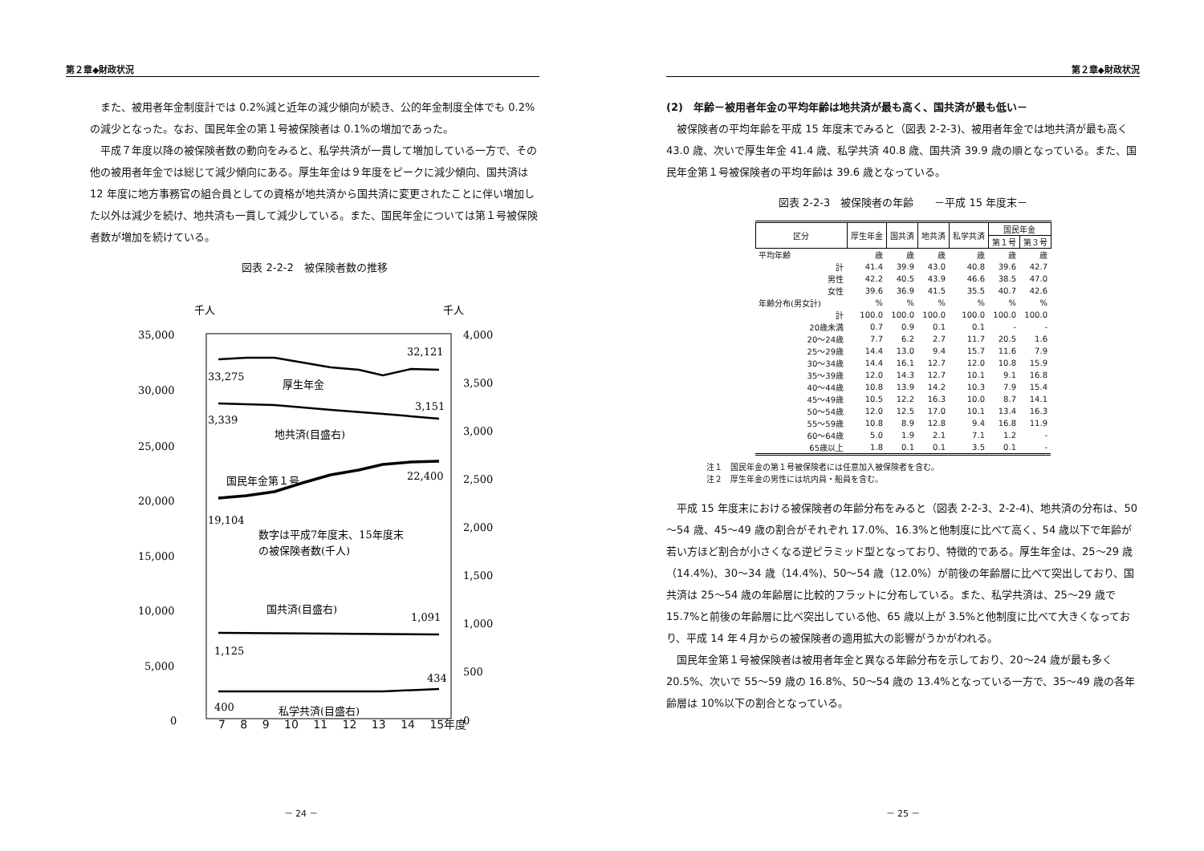第２章◆財政状況
また、被用者年金制度計では 0.2%減と近年の減少傾向が続き、公的年金制度全体でも 0.2%の減少となった。なお、国民年金の第１号被保険者は 0.1%の増加であった。
平成７年度以降の被保険者数の動向をみると、私学共済が一貫して増加している一方で、その他の被用者年金では総じて減少傾向にある。厚生年金は９年度をピークに減少傾向、国共済は 12 年度に地方事務官の組合員としての資格が地共済から国共済に変更されたことに伴い増加した以外は減少を続け、地共済も一貫して減少している。また、国民年金については第１号被保険者数が増加を続けている。
図表 2-2-2　被保険者数の推移
千人
千人
35,000
30,000
25,000
20,000
15,000
10,000
5,000
0
4,000
3,500
3,000
2,500
2,000
1,500
1,000
500
0
33,275
32,121
厚生年金
3,339
3,151
地共済(目盛右)
22,400
国民年金第１号
19,104
数字は平成7年度末、15年度末
の被保険者数(千人)
国共済(目盛右)
1,091
1,125
434
400
私学共済(目盛右)
7 8 9 10 11 12 13 14 15年度
－ 24 －
第２章◆財政状況
(2)　年齢－被用者年金の平均年齢は地共済が最も高く、国共済が最も低い－
被保険者の平均年齢を平成 15 年度末でみると（図表 2-2-3)、被用者年金では地共済が最も高く 43.0 歳、次いで厚生年金 41.4 歳、私学共済 40.8 歳、国共済 39.9 歳の順となっている。また、国民年金第１号被保険者の平均年齢は 39.6 歳となっている。
図表 2-2-3　被保険者の年齢　　－平成 15 年度末－
| 区分 | 厚生年金 | 国共済 | 地共済 | 私学共済 | 国民年金 | |
| --- | --- | --- | --- | --- | --- | --- |
| | | | | | 第１号 | 第３号 |
| 平均年齢 | 歳 | 歳 | 歳 | 歳 | 歳 | 歳 |
| 計 | 41.4 | 39.9 | 43.0 | 40.8 | 39.6 | 42.7 |
| 男性 | 42.2 | 40.5 | 43.9 | 46.6 | 38.5 | 47.0 |
| 女性 | 39.6 | 36.9 | 41.5 | 35.5 | 40.7 | 42.6 |
| 年齢分布(男女計) | % | % | % | % | % | % |
| 計 | 100.0 | 100.0 | 100.0 | 100.0 | 100.0 | 100.0 |
| 20歳未満 | 0.7 | 0.9 | 0.1 | 0.1 | - | - |
| 20～24歳 | 7.7 | 6.2 | 2.7 | 11.7 | 20.5 | 1.6 |
| 25～29歳 | 14.4 | 13.0 | 9.4 | 15.7 | 11.6 | 7.9 |
| 30～34歳 | 14.4 | 16.1 | 12.7 | 12.0 | 10.8 | 15.9 |
| 35～39歳 | 12.0 | 14.3 | 12.7 | 10.1 | 9.1 | 16.8 |
| 40～44歳 | 10.8 | 13.9 | 14.2 | 10.3 | 7.9 | 15.4 |
| 45～49歳 | 10.5 | 12.2 | 16.3 | 10.0 | 8.7 | 14.1 |
| 50～54歳 | 12.0 | 12.5 | 17.0 | 10.1 | 13.4 | 16.3 |
| 55～59歳 | 10.8 | 8.9 | 12.8 | 9.4 | 16.8 | 11.9 |
| 60～64歳 | 5.0 | 1.9 | 2.1 | 7.1 | 1.2 | - |
| 65歳以上 | 1.8 | 0.1 | 0.1 | 3.5 | 0.1 | - |
注１　国民年金の第１号被保険者には任意加入被保険者を含む。
注２　厚生年金の男性には坑内員・船員を含む。
平成 15 年度末における被保険者の年齢分布をみると（図表 2-2-3、2-2-4)、地共済の分布は、50～54 歳、45～49 歳の割合がそれぞれ 17.0%、16.3%と他制度に比べて高く、54 歳以下で年齢が若い方ほど割合が小さくなる逆ピラミッド型となっており、特徴的である。厚生年金は、25～29 歳（14.4%)、30～34 歳（14.4%)、50～54 歳（12.0%）が前後の年齢層に比べて突出しており、国共済は 25～54 歳の年齢層に比較的フラットに分布している。また、私学共済は、25～29 歳で 15.7%と前後の年齢層に比べ突出している他、65 歳以上が 3.5%と他制度に比べて大きくなっており、平成 14 年４月からの被保険者の適用拡大の影響がうかがわれる。
国民年金第１号被保険者は被用者年金と異なる年齢分布を示しており、20～24 歳が最も多く 20.5%、次いで 55～59 歳の 16.8%、50～54 歳の 13.4%となっている一方で、35～49 歳の各年齢層は 10%以下の割合となっている。
－ 25 －